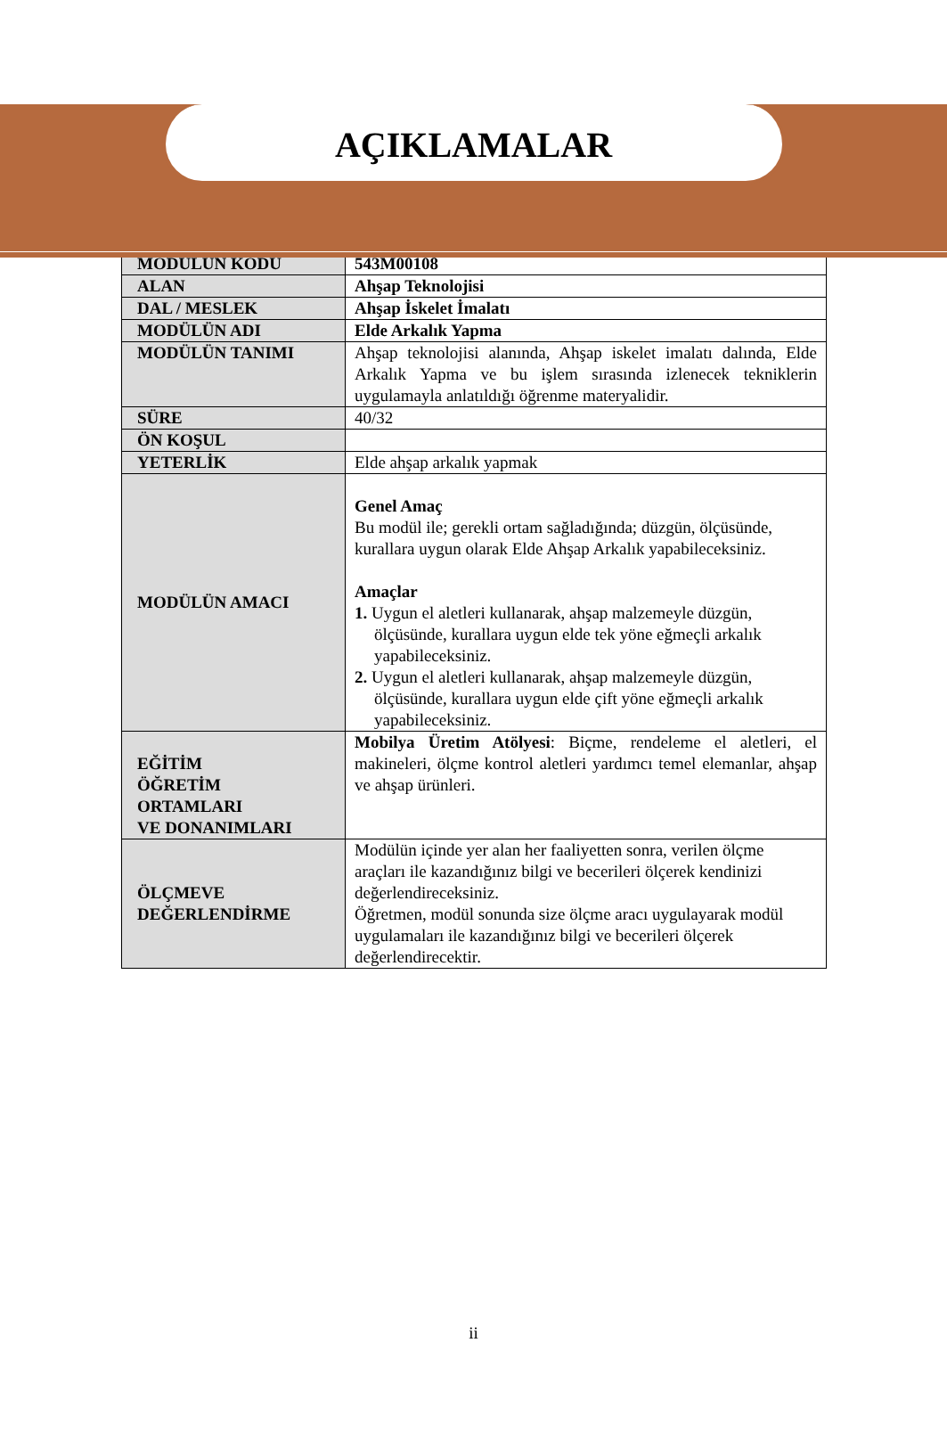AÇIKLAMALAR
| MODÜLÜN KODU | 543M00108 |
| ALAN | Ahşap Teknolojisi |
| DAL / MESLEK | Ahşap İskelet İmalatı |
| MODÜLÜN ADI | Elde Arkalık Yapma |
| MODÜLÜN TANIMI | Ahşap teknolojisi alanında, Ahşap iskelet imalatı dalında, Elde Arkalık Yapma ve bu işlem sırasında izlenecek tekniklerin uygulamayla anlatıldığı öğrenme materyalidir. |
| SÜRE | 40/32 |
| ÖN KOŞUL | |
| YETERLİK | Elde ahşap arkalık yapmak |
| MODÜLÜN AMACI | Genel Amaç Bu modül ile; gerekli ortam sağladığında; düzgün, ölçüsünde, kurallara uygun olarak Elde Ahşap Arkalık yapabileceksiniz. Amaçlar 1. Uygun el aletleri kullanarak, ahşap malzemeyle düzgün, ölçüsünde, kurallara uygun elde tek yöne eğmeçli arkalık yapabileceksiniz. 2. Uygun el aletleri kullanarak, ahşap malzemeyle düzgün, ölçüsünde, kurallara uygun elde çift yöne eğmeçli arkalık yapabileceksiniz. |
| EĞİTİM ÖĞRETİM ORTAMLARI VE DONANIMLARI | Mobilya Üretim Atölyesi : Biçme, rendeleme el aletleri, el makineleri, ölçme kontrol aletleri yardımcı temel elemanlar, ahşap ve ahşap ürünleri. |
| ÖLÇMEVE DEĞERLENDİRME | Modülün içinde yer alan her faaliyetten sonra, verilen ölçme araçları ile kazandığınız bilgi ve becerileri ölçerek kendinizi değerlendireceksiniz. Öğretmen, modül sonunda size ölçme aracı uygulayarak modül uygulamaları ile kazandığınız bilgi ve becerileri ölçerek değerlendirecektir. |
ii